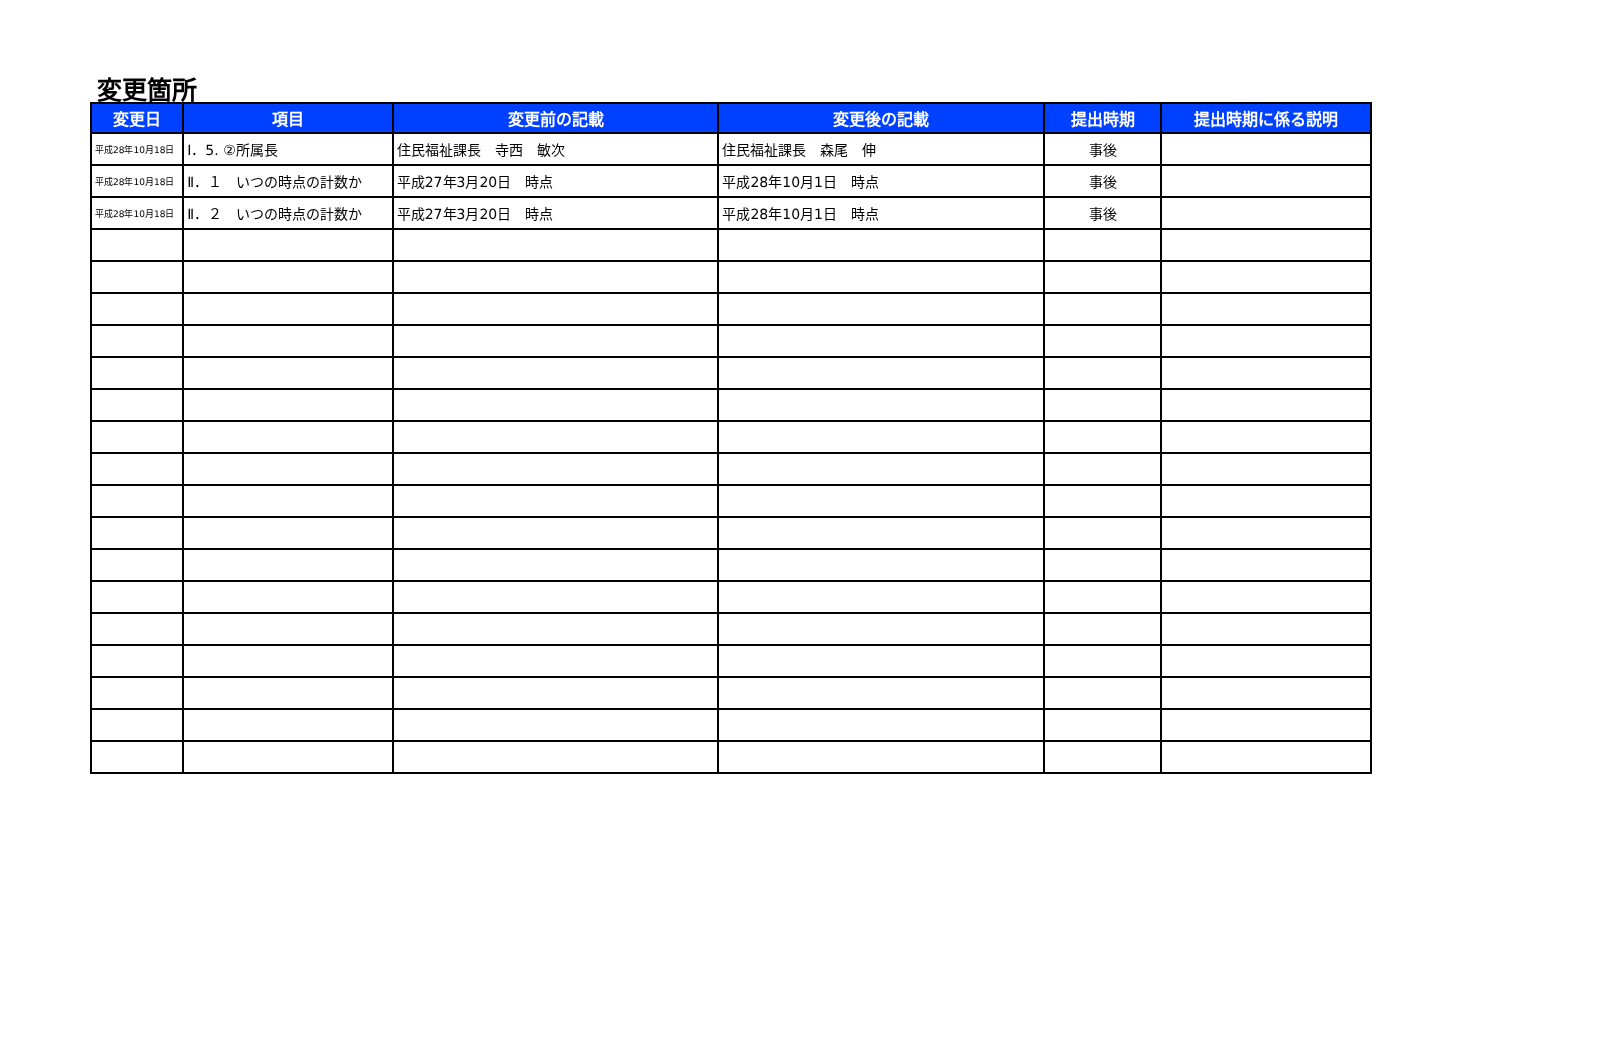変更箇所
| 変更日 | 項目 | 変更前の記載 | 変更後の記載 | 提出時期 | 提出時期に係る説明 |
| --- | --- | --- | --- | --- | --- |
| 平成28年10月18日 | Ⅰ．5. ②所属長 | 住民福祉課長 寺西 敏次 | 住民福祉課長 森尾 伸 | 事後 | |
| 平成28年10月18日 | Ⅱ．１ いつの時点の計数か | 平成27年3月20日 時点 | 平成28年10月1日 時点 | 事後 | |
| 平成28年10月18日 | Ⅱ．２ いつの時点の計数か | 平成27年3月20日 時点 | 平成28年10月1日 時点 | 事後 | |